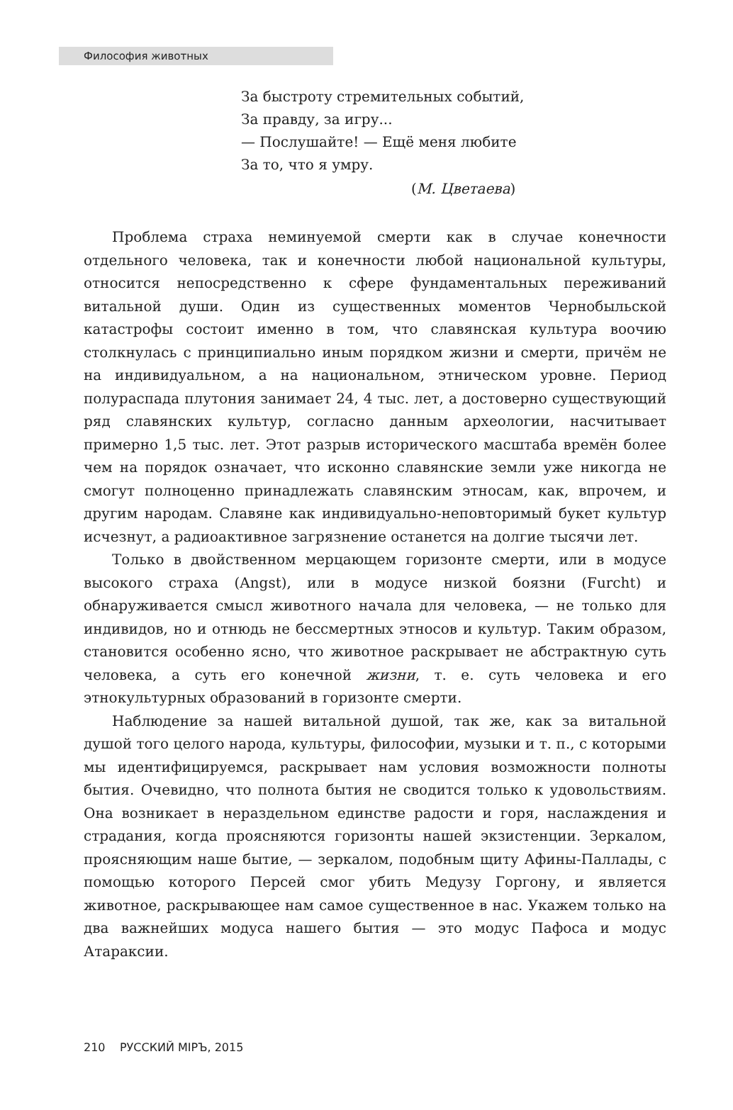Философия животных
За быстроту стремительных событий,
За правду, за игру...
— Послушайте! — Ещё меня любите
За то, что я умру.
(М. Цветаева)
Проблема страха неминуемой смерти как в случае конечности отдельного человека, так и конечности любой национальной культуры, относится непосредственно к сфере фундаментальных переживаний витальной души. Один из существенных моментов Чернобыльской катастрофы состоит именно в том, что славянская культура воочию столкнулась с принципиально иным порядком жизни и смерти, причём не на индивидуальном, а на национальном, этническом уровне. Период полураспада плутония занимает 24, 4 тыс. лет, а достоверно существующий ряд славянских культур, согласно данным археологии, насчитывает примерно 1,5 тыс. лет. Этот разрыв исторического масштаба времён более чем на порядок означает, что исконно славянские земли уже никогда не смогут полноценно принадлежать славянским этносам, как, впрочем, и другим народам. Славяне как индивидуально-неповторимый букет культур исчезнут, а радиоактивное загрязнение останется на долгие тысячи лет.
Только в двойственном мерцающем горизонте смерти, или в модусе высокого страха (Angst), или в модусе низкой боязни (Furcht) и обнаруживается смысл животного начала для человека, — не только для индивидов, но и отнюдь не бессмертных этносов и культур. Таким образом, становится особенно ясно, что животное раскрывает не абстрактную суть человека, а суть его конечной жизни, т. е. суть человека и его этнокультурных образований в горизонте смерти.
Наблюдение за нашей витальной душой, так же, как за витальной душой того целого народа, культуры, философии, музыки и т. п., с которыми мы идентифицируемся, раскрывает нам условия возможности полноты бытия. Очевидно, что полнота бытия не сводится только к удовольствиям. Она возникает в нераздельном единстве радости и горя, наслаждения и страдания, когда проясняются горизонты нашей экзистенции. Зеркалом, проясняющим наше бытие, — зеркалом, подобным щиту Афины-Паллады, с помощью которого Персей смог убить Медузу Горгону, и является животное, раскрывающее нам самое существенное в нас. Укажем только на два важнейших модуса нашего бытия — это модус Пафоса и модус Атараксии.
210 РУССКИЙ МIРЪ, 2015